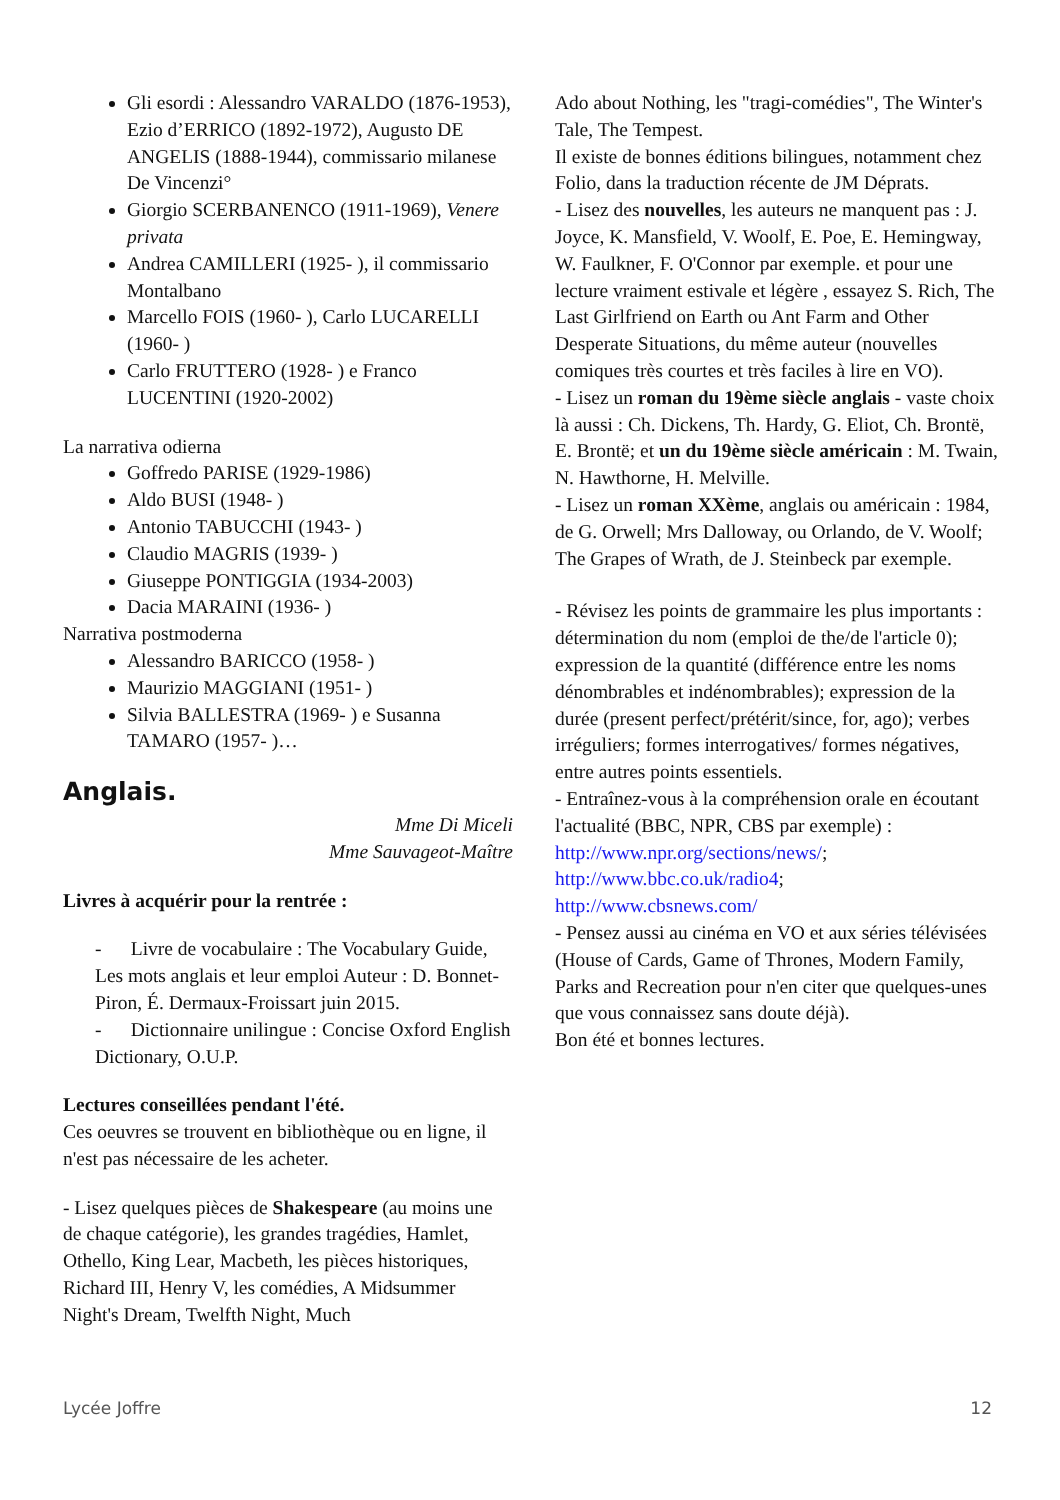Gli esordi : Alessandro VARALDO (1876-1953), Ezio d’ERRICO (1892-1972), Augusto DE ANGELIS (1888-1944), commissario milanese De Vincenzi°
Giorgio SCERBANENCO (1911-1969), Venere privata
Andrea CAMILLERI (1925- ), il commissario Montalbano
Marcello FOIS (1960- ), Carlo LUCARELLI (1960- )
Carlo FRUTTERO (1928- ) e Franco LUCENTINI (1920-2002)
La narrativa odierna
Goffredo PARISE (1929-1986)
Aldo BUSI (1948- )
Antonio TABUCCHI (1943- )
Claudio MAGRIS (1939- )
Giuseppe PONTIGGIA (1934-2003)
Dacia MARAINI (1936- )
Narrativa postmoderna
Alessandro BARICCO (1958- )
Maurizio MAGGIANI (1951- )
Silvia BALLESTRA (1969- ) e Susanna TAMARO (1957- )…
Anglais.
Mme Di Miceli
Mme Sauvageot-Maître
Livres à acquérir pour la rentrée :
- Livre de vocabulaire : The Vocabulary Guide, Les mots anglais et leur emploi Auteur : D. Bonnet-Piron, É. Dermaux-Froissart juin 2015.
- Dictionnaire unilingue : Concise Oxford English Dictionary, O.U.P.
Lectures conseillées pendant l'été.
Ces oeuvres se trouvent en bibliothèque ou en ligne, il n'est pas nécessaire de les acheter.
- Lisez quelques pièces de Shakespeare (au moins une de chaque catégorie), les grandes tragédies, Hamlet, Othello, King Lear, Macbeth, les pièces historiques, Richard III, Henry V, les comédies, A Midsummer Night's Dream, Twelfth Night, Much
Ado about Nothing, les "tragi-comédies", The Winter's Tale, The Tempest.
Il existe de bonnes éditions bilingues, notamment chez Folio, dans la traduction récente de JM Déprats.
- Lisez des nouvelles, les auteurs ne manquent pas : J. Joyce, K. Mansfield, V. Woolf, E. Poe, E. Hemingway, W. Faulkner, F. O'Connor par exemple. et pour une lecture vraiment estivale et légère , essayez S. Rich, The Last Girlfriend on Earth ou Ant Farm and Other Desperate Situations, du même auteur (nouvelles comiques très courtes et très faciles à lire en VO).
- Lisez un roman du 19ème siècle anglais - vaste choix là aussi : Ch. Dickens, Th. Hardy, G. Eliot, Ch. Brontë, E. Brontë; et un du 19ème siècle américain : M. Twain, N. Hawthorne, H. Melville.
- Lisez un roman XXème, anglais ou américain : 1984, de G. Orwell; Mrs Dalloway, ou Orlando, de V. Woolf; The Grapes of Wrath, de J. Steinbeck par exemple.
- Révisez les points de grammaire les plus importants : détermination du nom (emploi de the/de l'article 0); expression de la quantité (différence entre les noms dénombrables et indénombrables); expression de la durée (present perfect/prétérit/since, for, ago); verbes irréguliers; formes interrogatives/ formes négatives, entre autres points essentiels.
- Entraînez-vous à la compréhension orale en écoutant l'actualité (BBC, NPR, CBS par exemple) :
http://www.npr.org/sections/news/;
http://www.bbc.co.uk/radio4;
http://www.cbsnews.com/
- Pensez aussi au cinéma en VO et aux séries télévisées (House of Cards, Game of Thrones, Modern Family, Parks and Recreation pour n'en citer que quelques-unes que vous connaissez sans doute déjà).
Bon été et bonnes lectures.
Lycée Joffre 12